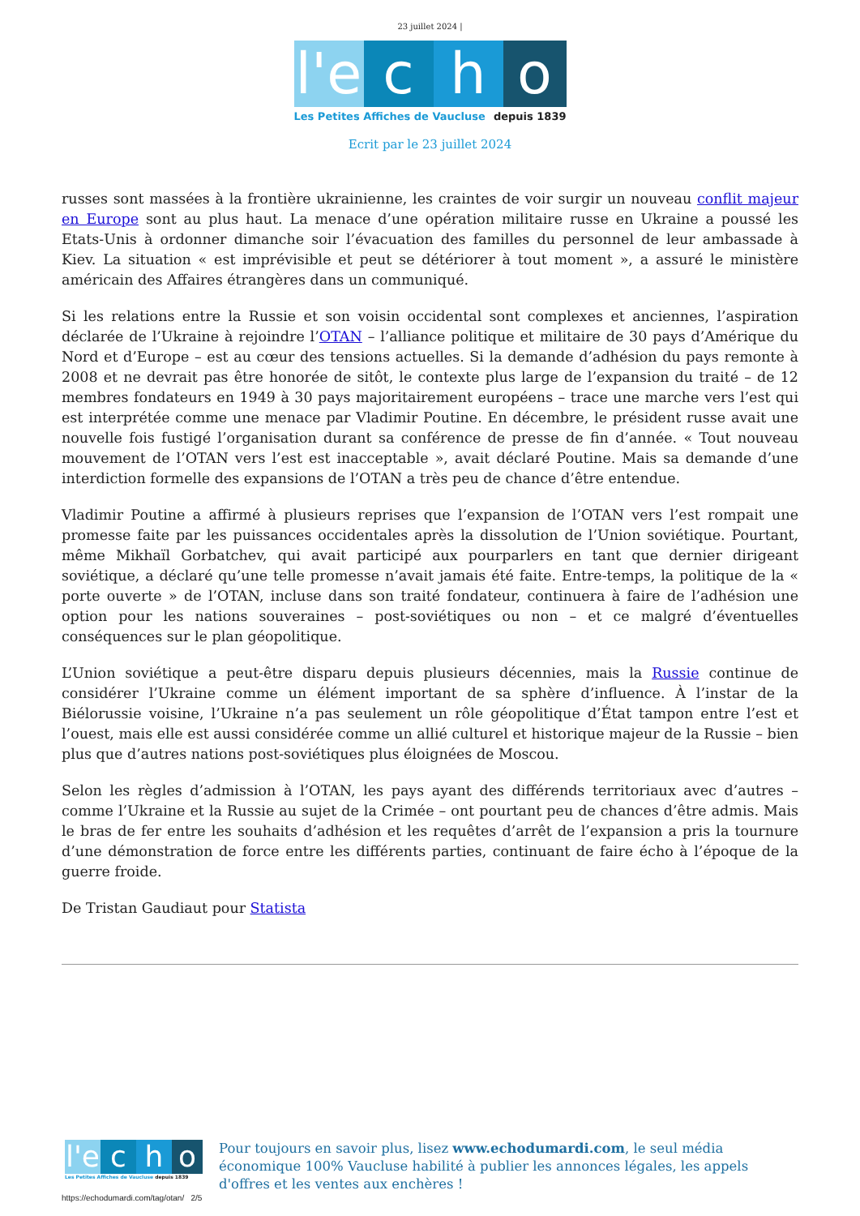23 juillet 2024 |
l'e
c h o
Les Petites Affiches de Vaucluse depuis 1839
Ecrit par le 23 juillet 2024
russes sont massées à la frontière ukrainienne, les craintes de voir surgir un nouveau conflit majeur en Europe sont au plus haut. La menace d’une opération militaire russe en Ukraine a poussé les Etats-Unis à ordonner dimanche soir l’évacuation des familles du personnel de leur ambassade à Kiev. La situation « est imprévisible et peut se détériorer à tout moment », a assuré le ministère américain des Affaires étrangères dans un communiqué.
Si les relations entre la Russie et son voisin occidental sont complexes et anciennes, l’aspiration déclarée de l’Ukraine à rejoindre l’OTAN – l’alliance politique et militaire de 30 pays d’Amérique du Nord et d’Europe – est au cœur des tensions actuelles. Si la demande d’adhésion du pays remonte à 2008 et ne devrait pas être honorée de sitôt, le contexte plus large de l’expansion du traité – de 12 membres fondateurs en 1949 à 30 pays majoritairement européens – trace une marche vers l’est qui est interprétée comme une menace par Vladimir Poutine. En décembre, le président russe avait une nouvelle fois fustigé l’organisation durant sa conférence de presse de fin d’année. « Tout nouveau mouvement de l’OTAN vers l’est est inacceptable », avait déclaré Poutine. Mais sa demande d’une interdiction formelle des expansions de l’OTAN a très peu de chance d’être entendue.
Vladimir Poutine a affirmé à plusieurs reprises que l’expansion de l’OTAN vers l’est rompait une promesse faite par les puissances occidentales après la dissolution de l’Union soviétique. Pourtant, même Mikhaïl Gorbatchev, qui avait participé aux pourparlers en tant que dernier dirigeant soviétique, a déclaré qu’une telle promesse n’avait jamais été faite. Entre-temps, la politique de la « porte ouverte » de l’OTAN, incluse dans son traité fondateur, continuera à faire de l’adhésion une option pour les nations souveraines – post-soviétiques ou non – et ce malgré d’éventuelles conséquences sur le plan géopolitique.
L’Union soviétique a peut-être disparu depuis plusieurs décennies, mais la Russie continue de considérer l’Ukraine comme un élément important de sa sphère d’influence. À l’instar de la Biélorussie voisine, l’Ukraine n’a pas seulement un rôle géopolitique d’État tampon entre l’est et l’ouest, mais elle est aussi considérée comme un allié culturel et historique majeur de la Russie – bien plus que d’autres nations post-soviétiques plus éloignées de Moscou.
Selon les règles d’admission à l’OTAN, les pays ayant des différends territoriaux avec d’autres – comme l’Ukraine et la Russie au sujet de la Crimée – ont pourtant peu de chances d’être admis. Mais le bras de fer entre les souhaits d’adhésion et les requêtes d’arrêt de l’expansion a pris la tournure d’une démonstration de force entre les différents parties, continuant de faire écho à l’époque de la guerre froide.
De Tristan Gaudiaut pour Statista
l'e
c h o
Les Petites Affiches de Vaucluse depuis 1839
Pour toujours en savoir plus, lisez www.echodumardi.com, le seul média économique 100% Vaucluse habilité à publier les annonces légales, les appels d'offres et les ventes aux enchères !
https://echodumardi.com/tag/otan/ 2/5